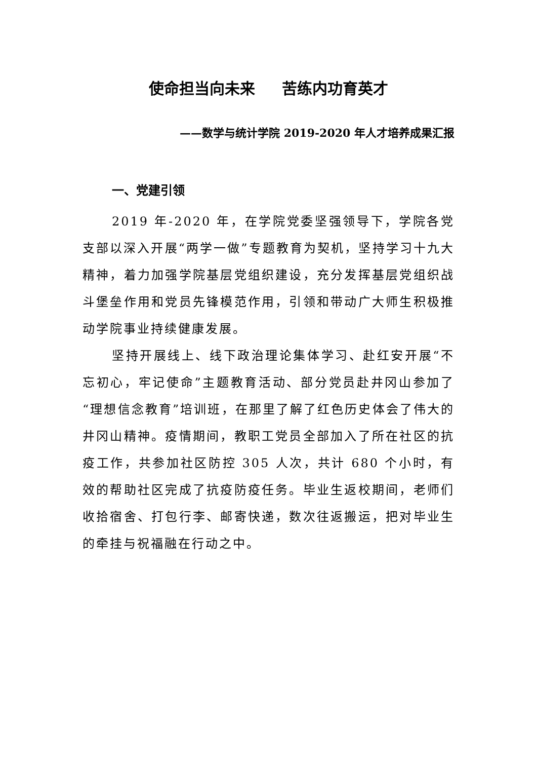使命担当向未来 苦练内功育英才
——数学与统计学院 2019-2020 年人才培养成果汇报
一、党建引领
2019 年-2020 年，在学院党委坚强领导下，学院各党支部以深入开展“两学一做”专题教育为契机，坚持学习十九大精神，着力加强学院基层党组织建设，充分发挥基层党组织战斗堡垒作用和党员先锋模范作用，引领和带动广大师生积极推动学院事业持续健康发展。
坚持开展线上、线下政治理论集体学习、赴红安开展“不忘初心，牢记使命”主题教育活动、部分党员赴井冈山参加了“理想信念教育”培训班，在那里了解了红色历史体会了伟大的井冈山精神。疫情期间，教职工党员全部加入了所在社区的抗疫工作，共参加社区防控 305 人次，共计 680 个小时，有效的帮助社区完成了抗疫防疫任务。毕业生返校期间，老师们收拾宿舍、打包行李、邮寄快递，数次往返搬运，把对毕业生的牵挂与祝福融在行动之中。